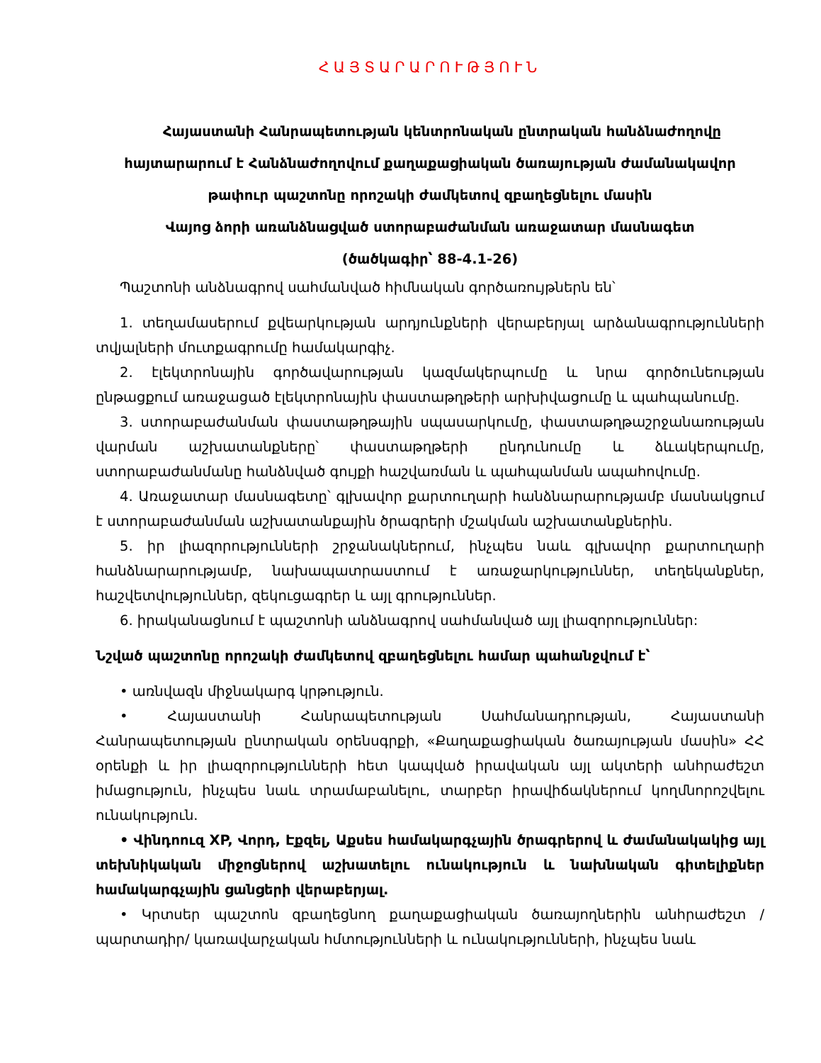ՀԱՅՏԱՐԱՐՈՒԹՅՈՒՆ
Հայաստանի Հանրապետության կենտրոնական ընտրական հանձնաժողովը
հայտարարում է Հանձնաժողովում քաղաքացիական ծառայության ժամանակավոր
թափուր պաշտոնը որոշակի ժամկետով զբաղեցնելու մասին
Վայոց ձորի առանձնացված ստորաբաժանման առաջատար մասնագետ
(ծածկագիր՝ 88-4.1-26)
Պաշտոնի անձնագրով սահմանված հիմնական գործառույթներն են՝
1. տեղամասերում քվեարկության արդյունքների վերաբերյալ արձանագրությունների տվյալների մուտքագրումը համակարգիչ.
2. էլեկտրոնային գործավարության կազմակերպումը և նրա գործունեության ընթացքում առաջացած էլեկտրոնային փաստաթղթերի արխիվացումը և պահպանումը.
3. ստորաբաժանման փաստաթղթային սպասարկումը, փաստաթղթաշրջանառության վարման աշխատանքները՝ փաստաթղթերի ընդունումը և ձևակերպումը, ստորաբաժանմանը հանձնված գույքի հաշվառման և պահպանման ապահովումը.
4. Առաջատար մասնագետը՝ գլխավոր քարտուղարի հանձնարարությամբ մասնակցում է ստորաբաժանման աշխատանքային ծրագրերի մշակման աշխատանքներին.
5. իր լիազորությունների շրջանակներում, ինչպես նաև գլխավոր քարտուղարի հանձնարարությամբ, նախապատրաստում է առաջարկություններ, տեղեկանքներ, հաշվետվություններ, զեկուցագրեր և այլ գրություններ.
6. իրականացնում է պաշտոնի անձնագրով սահմանված այլ լիազորություններ:
Նշված պաշտոնը որոշակի ժամկետով զբաղեցնելու համար պահանջվում է՝
• առնվազն միջնակարգ կրթություն.
• Հայաստանի Հանրապետության Սահմանադրության, Հայաստանի Հանրապետության ընտրական օրենսգրքի, «Քաղաքացիական ծառայության մասին» ՀՀ օրենքի և իր լիազորությունների հետ կապված իրավական այլ ակտերի անհրաժեշտ իմացություն, ինչպես նաև տրամաբանելու, տարբեր իրավիճակներում կողմնորոշվելու ունակություն.
• Վինդոուզ XP, Վորդ, Էքզել, Աքսես համակարգչային ծրագրերով և ժամանակակից այլ տեխնիկական միջոցներով աշխատելու ունակություն և նախնական գիտելիքներ համակարգչային ցանցերի վերաբերյալ.
• Կրտսեր պաշտոն զբաղեցնող քաղաքացիական ծառայողներին անհրաժեշտ /պարտադիր/ կառավարչական հմտությունների և ունակությունների, ինչպես նաև